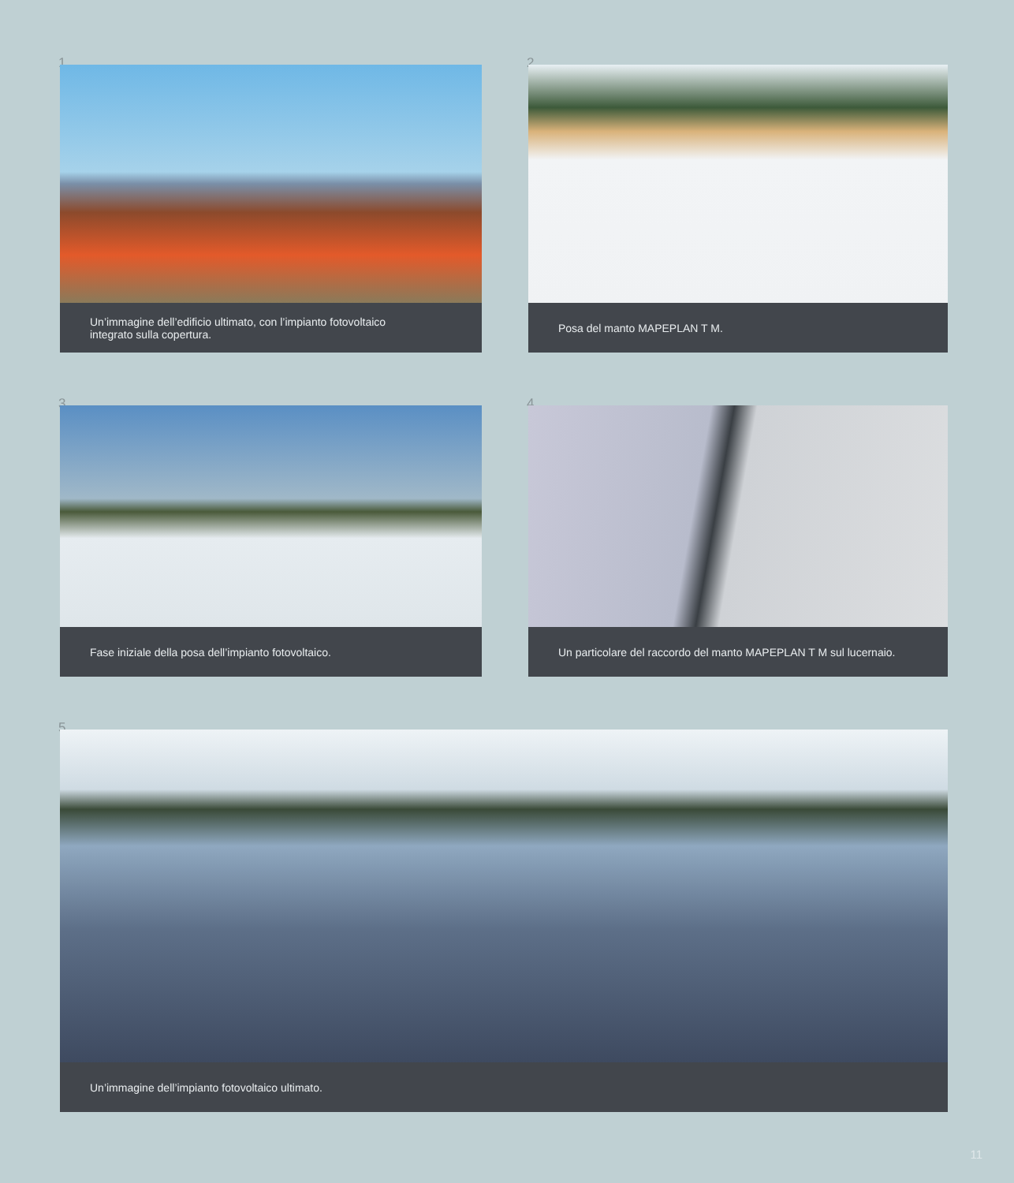1
Un’immagine dell’edificio ultimato, con l’impianto fotovoltaico
integrato sulla copertura.
2
Posa del manto MAPEPLAN T M.
3
Fase iniziale della posa dell’impianto fotovoltaico.
4
Un particolare del raccordo del manto MAPEPLAN T M sul lucernaio.
5
Un’immagine dell’impianto fotovoltaico ultimato.
11